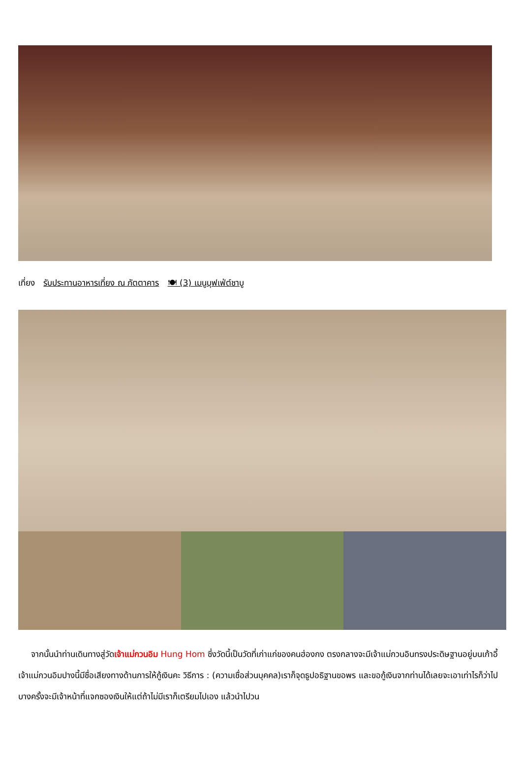เที่ยง รับประทานอาหารเที่ยง ณ ภัตตาคาร 🍽 (3) เมนูบุฟเฟ่ต์ชาบู
จากนั้นนำท่านเดินทางสู่วัดเจ้าแม่กวนอิม Hung Hom ซึ่งวัดนี้เป็นวัดที่เก่าแก่ของคนฮ่องกง ตรงกลางจะมีเจ้าแม่กวนอินทรงประดิษฐานอยู่บนเก้าอี้ เจ้าแม่กวนอิมปางนี้มีชื่อเสียงทางด้านการให้กู้เงินคะ วิธีการ : (ความเชื่อส่วนบุคคล)เราก็จุดธูปอธิฐานขอพร และขอกู้เงินจากท่านได้เลยจะเอาเท่าไรก็ว่าไป บางครั้งจะมีเจ้าหน้าที่แจกซองเงินให้แต่ถ้าไม่มีเราก็เตรียมไปเอง แล้วนำไปวน